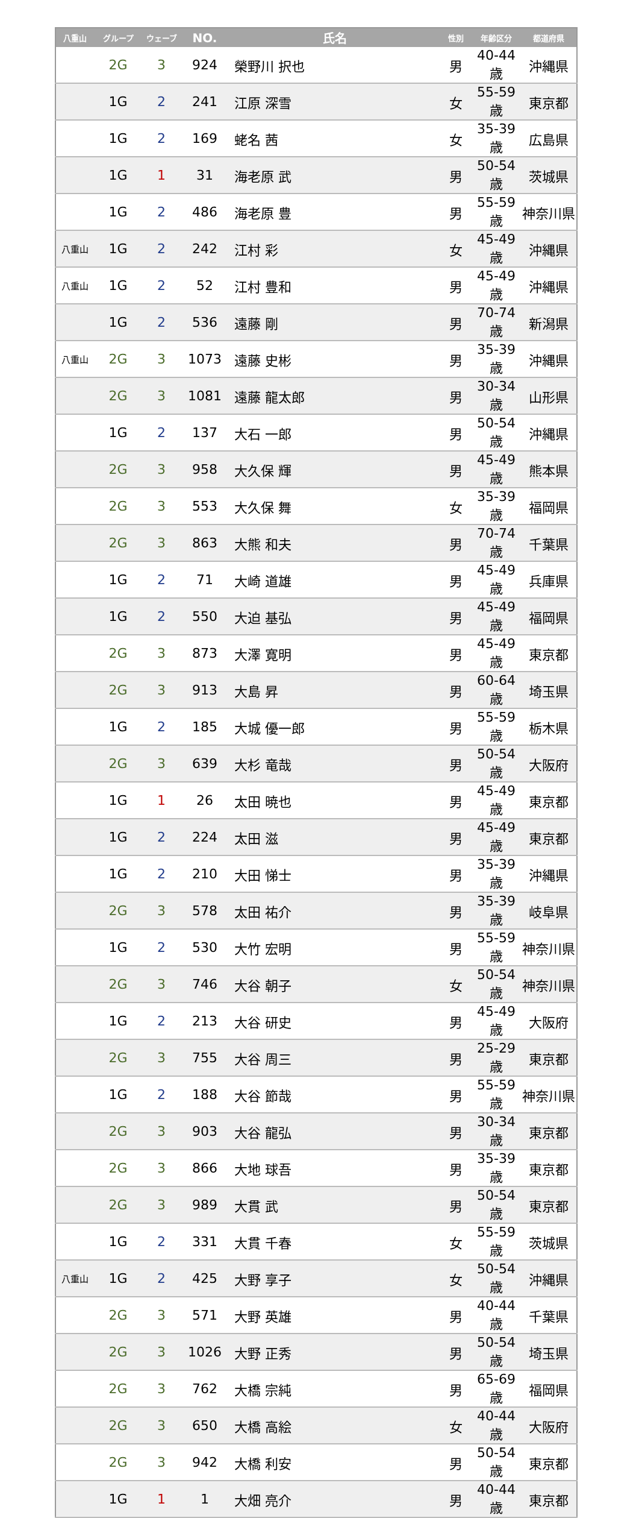| 八重山 | グループ | ウェーブ | NO. | 氏名 | 性別 | 年齢区分 | 都道府県 |
| --- | --- | --- | --- | --- | --- | --- | --- |
| | 2G | 3 | 924 | 榮野川 択也 | 男 | 40-44歳 | 沖縄県 |
| | 1G | 2 | 241 | 江原 深雪 | 女 | 55-59歳 | 東京都 |
| | 1G | 2 | 169 | 蛯名 茜 | 女 | 35-39歳 | 広島県 |
| | 1G | 1 | 31 | 海老原 武 | 男 | 50-54歳 | 茨城県 |
| | 1G | 2 | 486 | 海老原 豊 | 男 | 55-59歳 | 神奈川県 |
| 八重山 | 1G | 2 | 242 | 江村 彩 | 女 | 45-49歳 | 沖縄県 |
| 八重山 | 1G | 2 | 52 | 江村 豊和 | 男 | 45-49歳 | 沖縄県 |
| | 1G | 2 | 536 | 遠藤 剛 | 男 | 70-74歳 | 新潟県 |
| 八重山 | 2G | 3 | 1073 | 遠藤 史彬 | 男 | 35-39歳 | 沖縄県 |
| | 2G | 3 | 1081 | 遠藤 龍太郎 | 男 | 30-34歳 | 山形県 |
| | 1G | 2 | 137 | 大石 一郎 | 男 | 50-54歳 | 沖縄県 |
| | 2G | 3 | 958 | 大久保 輝 | 男 | 45-49歳 | 熊本県 |
| | 2G | 3 | 553 | 大久保 舞 | 女 | 35-39歳 | 福岡県 |
| | 2G | 3 | 863 | 大熊 和夫 | 男 | 70-74歳 | 千葉県 |
| | 1G | 2 | 71 | 大崎 道雄 | 男 | 45-49歳 | 兵庫県 |
| | 1G | 2 | 550 | 大迫 基弘 | 男 | 45-49歳 | 福岡県 |
| | 2G | 3 | 873 | 大澤 寛明 | 男 | 45-49歳 | 東京都 |
| | 2G | 3 | 913 | 大島 昇 | 男 | 60-64歳 | 埼玉県 |
| | 1G | 2 | 185 | 大城 優一郎 | 男 | 55-59歳 | 栃木県 |
| | 2G | 3 | 639 | 大杉 竜哉 | 男 | 50-54歳 | 大阪府 |
| | 1G | 1 | 26 | 太田 暁也 | 男 | 45-49歳 | 東京都 |
| | 1G | 2 | 224 | 太田 滋 | 男 | 45-49歳 | 東京都 |
| | 1G | 2 | 210 | 大田 悌士 | 男 | 35-39歳 | 沖縄県 |
| | 2G | 3 | 578 | 太田 祐介 | 男 | 35-39歳 | 岐阜県 |
| | 1G | 2 | 530 | 大竹 宏明 | 男 | 55-59歳 | 神奈川県 |
| | 2G | 3 | 746 | 大谷 朝子 | 女 | 50-54歳 | 神奈川県 |
| | 1G | 2 | 213 | 大谷 研史 | 男 | 45-49歳 | 大阪府 |
| | 2G | 3 | 755 | 大谷 周三 | 男 | 25-29歳 | 東京都 |
| | 1G | 2 | 188 | 大谷 節哉 | 男 | 55-59歳 | 神奈川県 |
| | 2G | 3 | 903 | 大谷 龍弘 | 男 | 30-34歳 | 東京都 |
| | 2G | 3 | 866 | 大地 球吾 | 男 | 35-39歳 | 東京都 |
| | 2G | 3 | 989 | 大貫 武 | 男 | 50-54歳 | 東京都 |
| | 1G | 2 | 331 | 大貫 千春 | 女 | 55-59歳 | 茨城県 |
| 八重山 | 1G | 2 | 425 | 大野 享子 | 女 | 50-54歳 | 沖縄県 |
| | 2G | 3 | 571 | 大野 英雄 | 男 | 40-44歳 | 千葉県 |
| | 2G | 3 | 1026 | 大野 正秀 | 男 | 50-54歳 | 埼玉県 |
| | 2G | 3 | 762 | 大橋 宗純 | 男 | 65-69歳 | 福岡県 |
| | 2G | 3 | 650 | 大橋 高絵 | 女 | 40-44歳 | 大阪府 |
| | 2G | 3 | 942 | 大橋 利安 | 男 | 50-54歳 | 東京都 |
| | 1G | 1 | 1 | 大畑 亮介 | 男 | 40-44歳 | 東京都 |